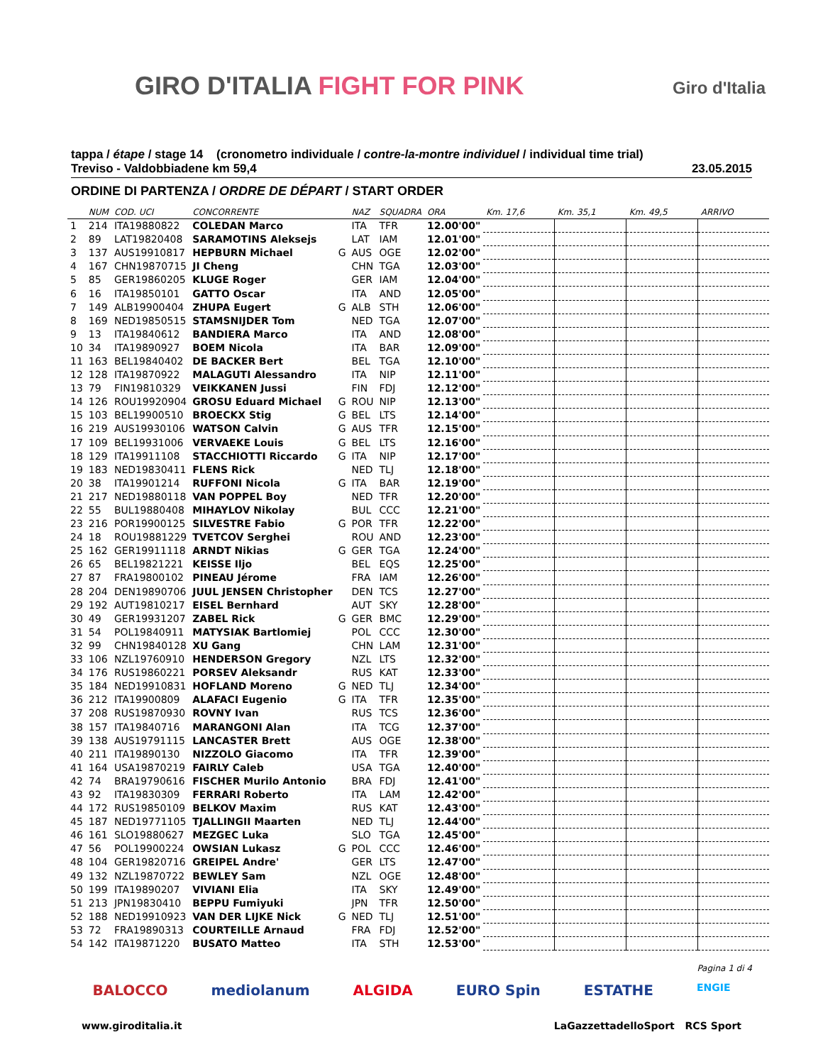GIRO D'ITALIA FIGHT FOR PINK Giro d'Italia
tappa / étape / stage 14 (cronometro individuale / contre-la-montre individuel / individual time trial)
Treviso - Valdobbiadene km 59,4 23.05.2015
ORDINE DI PARTENZA / ORDRE DE DÉPART / START ORDER
| | NUM | COD. UCI | CONCORRENTE | | NAZ | SQUADRA | ORA | Km. 17,6 | Km. 35,1 | Km. 49,5 | ARRIVO |
| --- | --- | --- | --- | --- | --- | --- | --- | --- | --- | --- | --- |
| 1 | 214 | ITA19880822 | COLEDAN Marco | | ITA | TFR | 12.00'00" | | | | |
| 2 | 89 | LAT19820408 | SARAMOTINS Aleksejs | | LAT | IAM | 12.01'00" | | | | |
| 3 | 137 | AUS19910817 | HEPBURN Michael | G | AUS | OGE | 12.02'00" | | | | |
| 4 | 167 | CHN19870715 | JI Cheng | | CHN | TGA | 12.03'00" | | | | |
| 5 | 85 | GER19860205 | KLUGE Roger | | GER | IAM | 12.04'00" | | | | |
| 6 | 16 | ITA19850101 | GATTO Oscar | | ITA | AND | 12.05'00" | | | | |
| 7 | 149 | ALB19900404 | ZHUPA Eugert | G | ALB | STH | 12.06'00" | | | | |
| 8 | 169 | NED19850515 | STAMSNIJDER Tom | | NED | TGA | 12.07'00" | | | | |
| 9 | 13 | ITA19840612 | BANDIERA Marco | | ITA | AND | 12.08'00" | | | | |
| 10 | 34 | ITA19890927 | BOEM Nicola | | ITA | BAR | 12.09'00" | | | | |
| 11 | 163 | BEL19840402 | DE BACKER Bert | | BEL | TGA | 12.10'00" | | | | |
| 12 | 128 | ITA19870922 | MALAGUTI Alessandro | | ITA | NIP | 12.11'00" | | | | |
| 13 | 79 | FIN19810329 | VEIKKANEN Jussi | | FIN | FDJ | 12.12'00" | | | | |
| 14 | 126 | ROU19920904 | GROSU Eduard Michael | G | ROU | NIP | 12.13'00" | | | | |
| 15 | 103 | BEL19900510 | BROECKX Stig | G | BEL | LTS | 12.14'00" | | | | |
| 16 | 219 | AUS19930106 | WATSON Calvin | G | AUS | TFR | 12.15'00" | | | | |
| 17 | 109 | BEL19931006 | VERVAEKE Louis | G | BEL | LTS | 12.16'00" | | | | |
| 18 | 129 | ITA19911108 | STACCHIOTTI Riccardo | G | ITA | NIP | 12.17'00" | | | | |
| 19 | 183 | NED19830411 | FLENS Rick | | NED | TLJ | 12.18'00" | | | | |
| 20 | 38 | ITA19901214 | RUFFONI Nicola | G | ITA | BAR | 12.19'00" | | | | |
| 21 | 217 | NED19880118 | VAN POPPEL Boy | | NED | TFR | 12.20'00" | | | | |
| 22 | 55 | BUL19880408 | MIHAYLOV Nikolay | | BUL | CCC | 12.21'00" | | | | |
| 23 | 216 | POR19900125 | SILVESTRE Fabio | G | POR | TFR | 12.22'00" | | | | |
| 24 | 18 | ROU19881229 | TVETCOV Serghei | | ROU | AND | 12.23'00" | | | | |
| 25 | 162 | GER19911118 | ARNDT Nikias | G | GER | TGA | 12.24'00" | | | | |
| 26 | 65 | BEL19821221 | KEISSE Iljo | | BEL | EQS | 12.25'00" | | | | |
| 27 | 87 | FRA19800102 | PINEAU Jérome | | FRA | IAM | 12.26'00" | | | | |
| 28 | 204 | DEN19890706 | JUUL JENSEN Christopher | | DEN | TCS | 12.27'00" | | | | |
| 29 | 192 | AUT19810217 | EISEL Bernhard | | AUT | SKY | 12.28'00" | | | | |
| 30 | 49 | GER19931207 | ZABEL Rick | G | GER | BMC | 12.29'00" | | | | |
| 31 | 54 | POL19840911 | MATYSIAK Bartlomiej | | POL | CCC | 12.30'00" | | | | |
| 32 | 99 | CHN19840128 | XU Gang | | CHN | LAM | 12.31'00" | | | | |
| 33 | 106 | NZL19760910 | HENDERSON Gregory | | NZL | LTS | 12.32'00" | | | | |
| 34 | 176 | RUS19860221 | PORSEV Aleksandr | | RUS | KAT | 12.33'00" | | | | |
| 35 | 184 | NED19910831 | HOFLAND Moreno | G | NED | TLJ | 12.34'00" | | | | |
| 36 | 212 | ITA19900809 | ALAFACI Eugenio | G | ITA | TFR | 12.35'00" | | | | |
| 37 | 208 | RUS19870930 | ROVNY Ivan | | RUS | TCS | 12.36'00" | | | | |
| 38 | 157 | ITA19840716 | MARANGONI Alan | | ITA | TCG | 12.37'00" | | | | |
| 39 | 138 | AUS19791115 | LANCASTER Brett | | AUS | OGE | 12.38'00" | | | | |
| 40 | 211 | ITA19890130 | NIZZOLO Giacomo | | ITA | TFR | 12.39'00" | | | | |
| 41 | 164 | USA19870219 | FAIRLY Caleb | | USA | TGA | 12.40'00" | | | | |
| 42 | 74 | BRA19790616 | FISCHER Murilo Antonio | | BRA | FDJ | 12.41'00" | | | | |
| 43 | 92 | ITA19830309 | FERRARI Roberto | | ITA | LAM | 12.42'00" | | | | |
| 44 | 172 | RUS19850109 | BELKOV Maxim | | RUS | KAT | 12.43'00" | | | | |
| 45 | 187 | NED19771105 | TJALLINGII Maarten | | NED | TLJ | 12.44'00" | | | | |
| 46 | 161 | SLO19880627 | MEZGEC Luka | | SLO | TGA | 12.45'00" | | | | |
| 47 | 56 | POL19900224 | OWSIAN Lukasz | G | POL | CCC | 12.46'00" | | | | |
| 48 | 104 | GER19820716 | GREIPEL Andre' | | GER | LTS | 12.47'00" | | | | |
| 49 | 132 | NZL19870722 | BEWLEY Sam | | NZL | OGE | 12.48'00" | | | | |
| 50 | 199 | ITA19890207 | VIVIANI Elia | | ITA | SKY | 12.49'00" | | | | |
| 51 | 213 | JPN19830410 | BEPPU Fumiyuki | | JPN | TFR | 12.50'00" | | | | |
| 52 | 188 | NED19910923 | VAN DER LIJKE Nick | G | NED | TLJ | 12.51'00" | | | | |
| 53 | 72 | FRA19890313 | COURTEILLE Arnaud | | FRA | FDJ | 12.52'00" | | | | |
| 54 | 142 | ITA19871220 | BUSATO Matteo | | ITA | STH | 12.53'00" | | | | |
Pagina 1 di 4
BALOCCO mediolanum ALGIDA EURO Spin ESTATHE ENGIE
www.giroditalia.it LaGazzettadelloSport RCS Sport